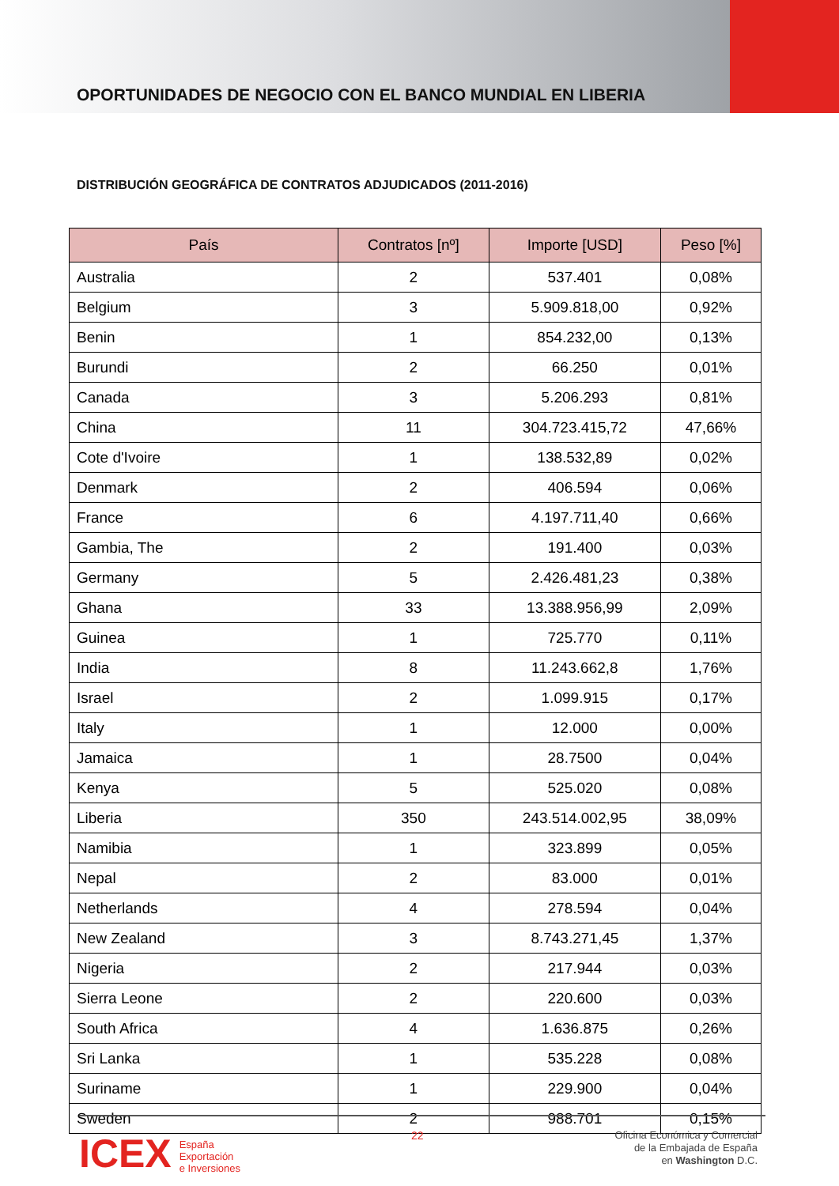OPORTUNIDADES DE NEGOCIO CON EL BANCO MUNDIAL EN LIBERIA
DISTRIBUCIÓN GEOGRÁFICA DE CONTRATOS ADJUDICADOS (2011-2016)
| País | Contratos [nº] | Importe [USD] | Peso [%] |
| --- | --- | --- | --- |
| Australia | 2 | 537.401 | 0,08% |
| Belgium | 3 | 5.909.818,00 | 0,92% |
| Benin | 1 | 854.232,00 | 0,13% |
| Burundi | 2 | 66.250 | 0,01% |
| Canada | 3 | 5.206.293 | 0,81% |
| China | 11 | 304.723.415,72 | 47,66% |
| Cote d'Ivoire | 1 | 138.532,89 | 0,02% |
| Denmark | 2 | 406.594 | 0,06% |
| France | 6 | 4.197.711,40 | 0,66% |
| Gambia, The | 2 | 191.400 | 0,03% |
| Germany | 5 | 2.426.481,23 | 0,38% |
| Ghana | 33 | 13.388.956,99 | 2,09% |
| Guinea | 1 | 725.770 | 0,11% |
| India | 8 | 11.243.662,8 | 1,76% |
| Israel | 2 | 1.099.915 | 0,17% |
| Italy | 1 | 12.000 | 0,00% |
| Jamaica | 1 | 28.7500 | 0,04% |
| Kenya | 5 | 525.020 | 0,08% |
| Liberia | 350 | 243.514.002,95 | 38,09% |
| Namibia | 1 | 323.899 | 0,05% |
| Nepal | 2 | 83.000 | 0,01% |
| Netherlands | 4 | 278.594 | 0,04% |
| New Zealand | 3 | 8.743.271,45 | 1,37% |
| Nigeria | 2 | 217.944 | 0,03% |
| Sierra Leone | 2 | 220.600 | 0,03% |
| South Africa | 4 | 1.636.875 | 0,26% |
| Sri Lanka | 1 | 535.228 | 0,08% |
| Suriname | 1 | 229.900 | 0,04% |
| Sweden | 2 | 988.701 | 0,15% |
ICEX España
Exportación
e Inversiones
22
Oficina Económica y Comercial
de la Embajada de España
en Washington D.C.